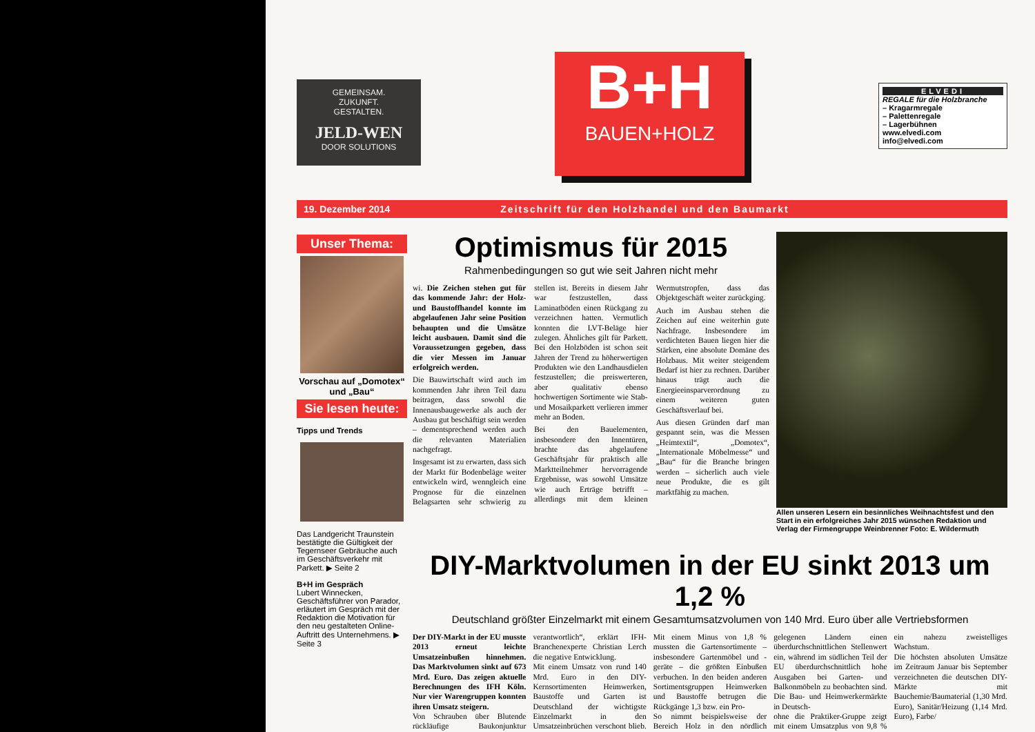GEMEINSAM.
ZUKUNFT.
GESTALTEN.
JELD-WEN
DOOR SOLUTIONS
B+H
BAUEN+HOLZ
ELVEDI
REGALE für die Holzbranche
– Kragarmregale
– Palettenregale
– Lagerbühnen
www.elvedi.com info@elvedi.com
19. Dezember 2014 Zeitschrift für den Holzhandel und den Baumarkt
Unser Thema:
Vorschau auf „Domotex“ und „Bau“
Sie lesen heute:
Tipps und Trends
Das Landgericht Traunstein bestätigte die Gültigkeit der Tegernseer Gebräuche auch im Geschäftsverkehr mit Parkett. ▶ Seite 2
B+H im Gespräch
Lubert Winnecken, Geschäftsführer von Parador, erläutert im Gespräch mit der Redaktion die Motivation für den neu gestalteten Online-Auftritt des Unternehmens. ▶ Seite 3
Optimismus für 2015
Rahmenbedingungen so gut wie seit Jahren nicht mehr
wi. Die Zeichen stehen gut für das kommende Jahr: der Holz- und Baustoffhandel konnte im abgelaufenen Jahr seine Position behaupten und die Umsätze leicht ausbauen. Damit sind die Voraussetzungen gegeben, dass die vier Messen im Januar erfolgreich werden.
Die Bauwirtschaft wird auch im kommenden Jahr ihren Teil dazu beitragen, dass sowohl die Innenausbaugewerke als auch der Ausbau gut beschäftigt sein werden – dementsprechend werden auch die relevanten Materialien nachgefragt.
Insgesamt ist zu erwarten, dass sich der Markt für Bodenbeläge weiter entwickeln wird, wenngleich eine Prognose für die einzelnen Belagsarten sehr schwierig zu stellen ist. Bereits in diesem Jahr war festzustellen, dass Laminatböden einen Rückgang zu verzeichnen hatten. Vermutlich konnten die LVT-Beläge hier zulegen. Ähnliches gilt für Parkett. Bei den Holzböden ist schon seit Jahren der Trend zu höherwertigen Produkten wie den Landhausdielen festzustellen; die preiswerteren, aber qualitativ ebenso hochwertigen Sortimente wie Stab- und Mosaikparkett verlieren immer mehr an Boden.
Bei den Bauelementen, insbesondere den Innentüren, brachte das abgelaufene Geschäftsjahr für praktisch alle Marktteilnehmer hervorragende Ergebnisse, was sowohl Umsätze wie auch Erträge betrifft – allerdings mit dem kleinen Wermutstropfen, dass das Objektgeschäft weiter zurückging.
Auch im Ausbau stehen die Zeichen auf eine weiterhin gute Nachfrage. Insbesondere im verdichteten Bauen liegen hier die Stärken, eine absolute Domäne des Holzbaus. Mit weiter steigendem Bedarf ist hier zu rechnen. Darüber hinaus trägt auch die Energieeinsparverordnung zu einem weiteren guten Geschäftsverlauf bei.
Aus diesen Gründen darf man gespannt sein, was die Messen „Heimtextil“, „Domotex“, „Internationale Möbelmesse“ und „Bau“ für die Branche bringen werden – sicherlich auch viele neue Produkte, die es gilt marktfähig zu machen.
Allen unseren Lesern ein besinnliches Weihnachtsfest und den Start in ein erfolgreiches Jahr 2015 wünschen Redaktion und Verlag der Firmengruppe Weinbrenner Foto: E. Wildermuth
DIY-Marktvolumen in der EU sinkt 2013 um 1,2 %
Deutschland größter Einzelmarkt mit einem Gesamtumsatzvolumen von 140 Mrd. Euro über alle Vertriebsformen
Der DIY-Markt in der EU musste 2013 erneut leichte Umsatzeinbußen hinnehmen. Das Marktvolumen sinkt auf 673 Mrd. Euro. Das zeigen aktuelle Berechnungen des IFH Köln. Nur vier Warengruppen konnten ihren Umsatz steigern.
Von Schrauben über Blutende rückläufige Baukonjunktur verantwortlich“, erklärt IFH-Branchenexperte Christian Lerch die negative Entwicklung.
Mit einem Umsatz von rund 140 Mrd. Euro in den DIY-Kernsortimenten Heimwerken, Baustoffe und Garten ist Deutschland der wichtigste Einzelmarkt in den Umsatzeinbrüchen verschont blieb. Mit einem Minus von 1,8 % mussten die Gartensortimente – insbesondere Gartenmöbel und -geräte – die größten Einbußen verbuchen. In den beiden anderen Sortimentsgruppen Heimwerken und Baustoffe betrugen die Rückgänge 1,3 bzw. ein Pro-
So nimmt beispielsweise der Bereich Holz in den nördlich gelegenen Ländern einen überdurchschnittlichen Stellenwert ein, während im südlichen Teil der EU überdurchschnittlich hohe Ausgaben bei Garten- und Balkonmöbeln zu beobachten sind. Die Bau- und Heimwerkermärkte in Deutsch-
ohne die Praktiker-Gruppe zeigt mit einem Umsatzplus von 9,8 % ein nahezu zweistelliges Wachstum.
Die höchsten absoluten Umsätze im Zeitraum Januar bis September verzeichneten die deutschen DIY-Märkte mit Bauchemie/Baumaterial (1,30 Mrd. Euro), Sanitär/Heizung (1,14 Mrd. Euro), Farbe/